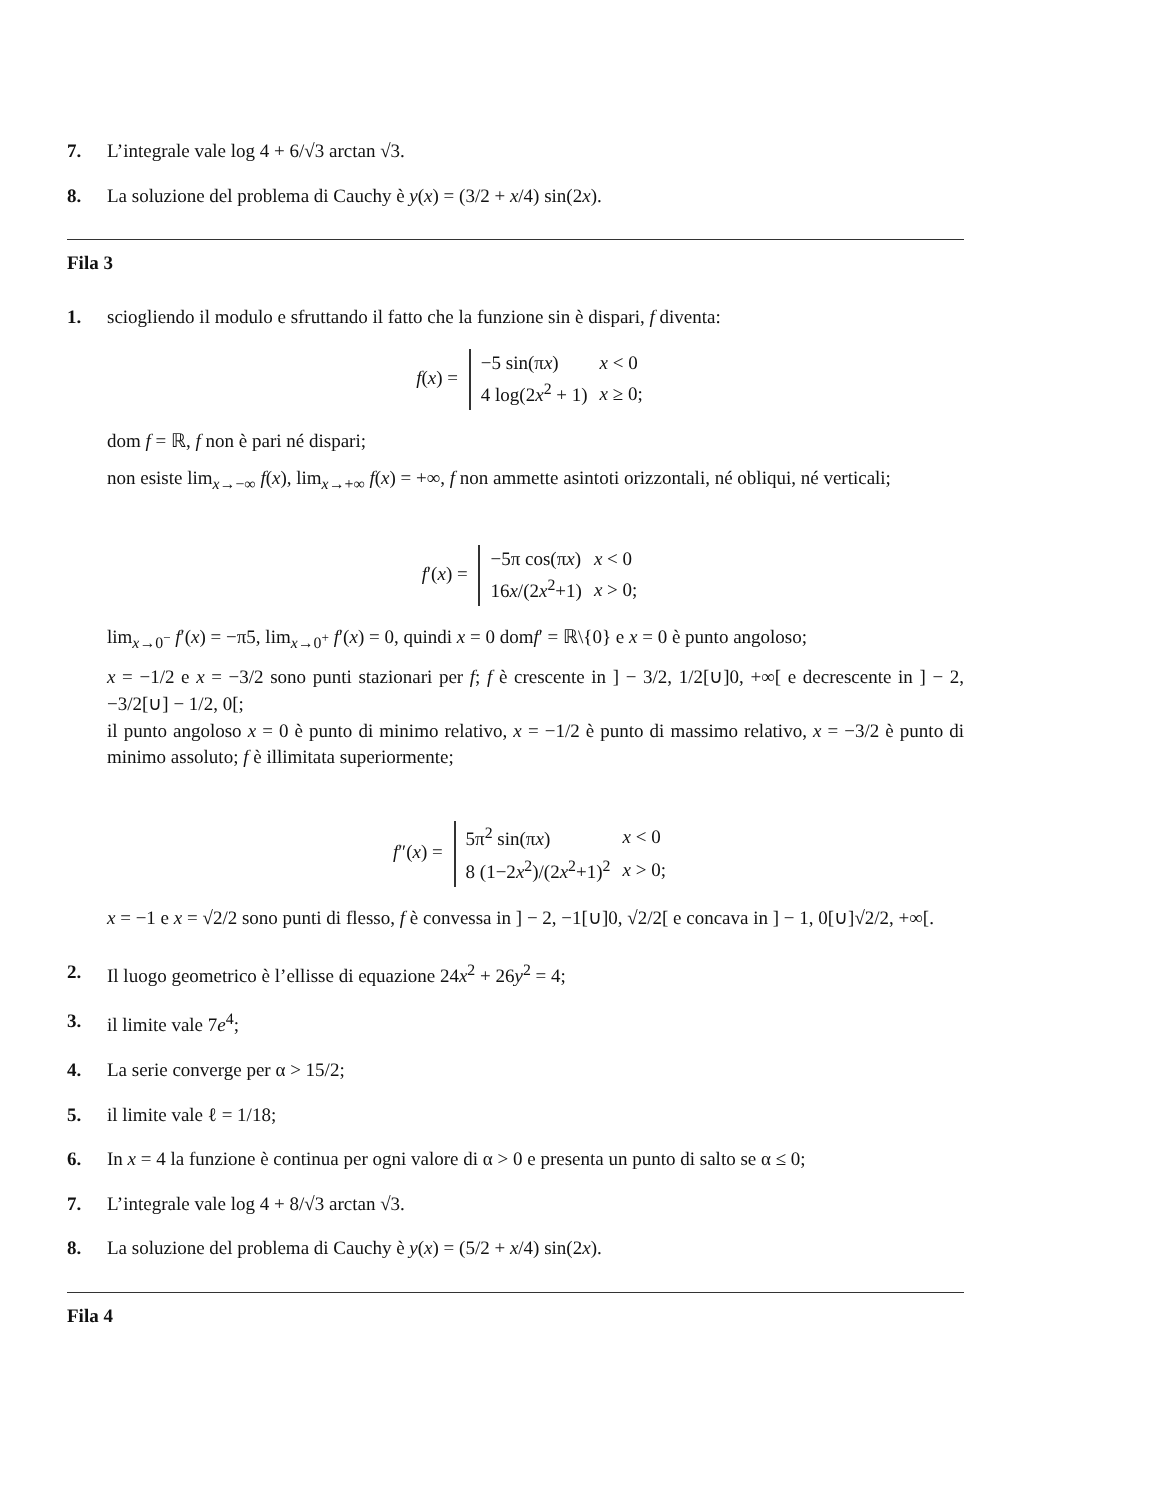7. L’integrale vale log 4 + 6/√3 arctan √3.
8. La soluzione del problema di Cauchy è y(x) = (3/2 + x/4) sin(2x).
Fila 3
1. sciogliendo il modulo e sfruttando il fatto che la funzione sin è dispari, f diventa:
f(x) =
| −5 sin(π x ) | x < 0 |
| 4 log(2 x<sup>2</sup> + 1) | x ≥ 0; |
dom f = ℝ, f non è pari né dispari;
non esiste lim<sub>x→−∞</sub> f(x), lim<sub>x→+∞</sub> f(x) = +∞, f non ammette asintoti orizzontali, né obliqui, né verticali;
f′(x) =
| −5π cos(π x ) | x < 0 |
| 16 x /(2 x<sup>2</sup>+1) | x > 0; |
lim<sub>x→0<sup>−</sup></sub> f′(x) = −π5, lim<sub>x→0<sup>+</sup></sub> f′(x) = 0, quindi x = 0 domf′ = ℝ\{0} e x = 0 è punto angoloso;
x = −1/2 e x = −3/2 sono punti stazionari per f; f è crescente in ] − 3/2, 1/2[∪]0, +∞[ e decrescente in ] − 2, −3/2[∪] − 1/2, 0[;
il punto angoloso x = 0 è punto di minimo relativo, x = −1/2 è punto di massimo relativo, x = −3/2 è punto di minimo assoluto; f è illimitata superiormente;
f″(x) =
| 5π<sup>2</sup> sin(π x ) | x < 0 |
| 8 (1−2 x<sup>2</sup>)/(2 x<sup>2</sup>+1)<sup>2</sup> | x > 0; |
x = −1 e x = √2/2 sono punti di flesso, f è convessa in ] − 2, −1[∪]0, √2/2[ e concava in ] − 1, 0[∪]√2/2, +∞[.
2. Il luogo geometrico è l’ellisse di equazione 24x<sup>2</sup> + 26y<sup>2</sup> = 4;
3. il limite vale 7e<sup>4</sup>;
4. La serie converge per α > 15/2;
5. il limite vale ℓ = 1/18;
6. In x = 4 la funzione è continua per ogni valore di α > 0 e presenta un punto di salto se α ≤ 0;
7. L’integrale vale log 4 + 8/√3 arctan √3.
8. La soluzione del problema di Cauchy è y(x) = (5/2 + x/4) sin(2x).
Fila 4